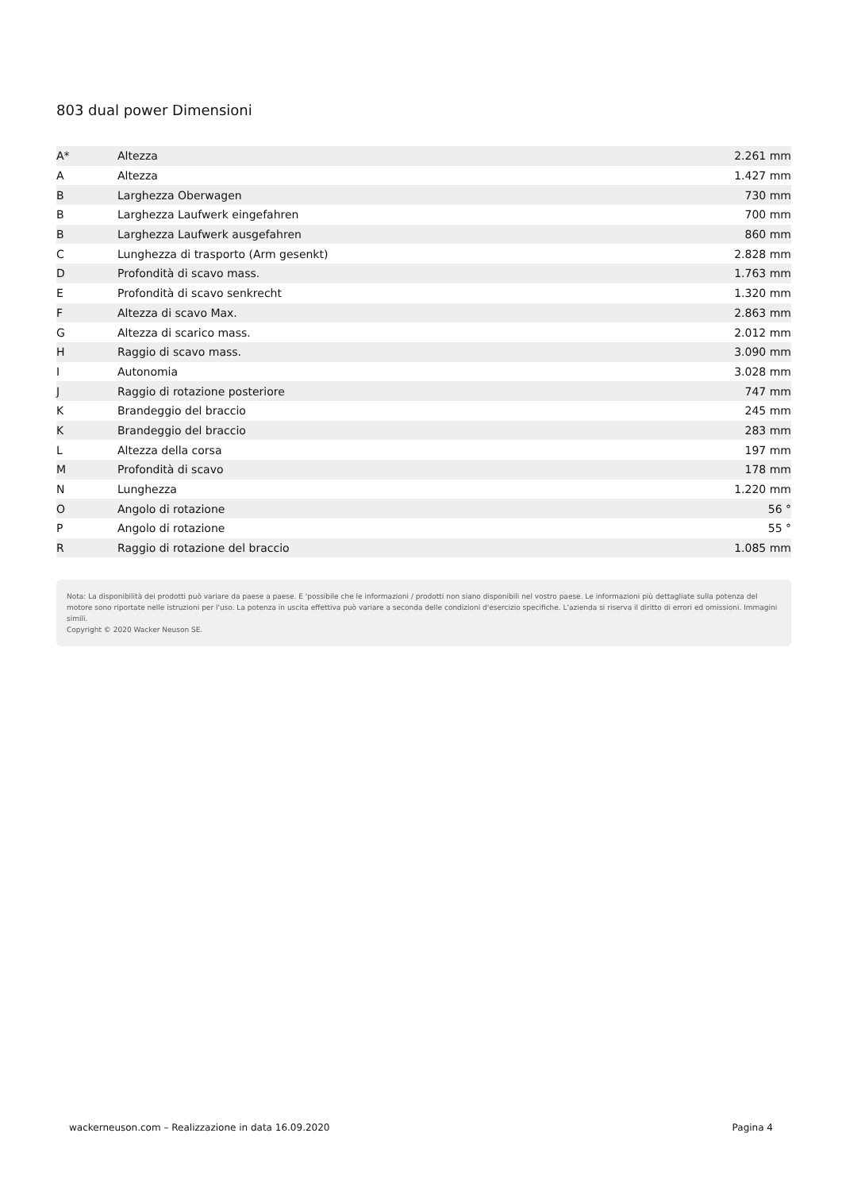803 dual power Dimensioni
| A* | Altezza | 2.261 mm |
| A | Altezza | 1.427 mm |
| B | Larghezza Oberwagen | 730 mm |
| B | Larghezza Laufwerk eingefahren | 700 mm |
| B | Larghezza Laufwerk ausgefahren | 860 mm |
| C | Lunghezza di trasporto (Arm gesenkt) | 2.828 mm |
| D | Profondità di scavo mass. | 1.763 mm |
| E | Profondità di scavo senkrecht | 1.320 mm |
| F | Altezza di scavo Max. | 2.863 mm |
| G | Altezza di scarico mass. | 2.012 mm |
| H | Raggio di scavo mass. | 3.090 mm |
| I | Autonomia | 3.028 mm |
| J | Raggio di rotazione posteriore | 747 mm |
| K | Brandeggio del braccio | 245 mm |
| K | Brandeggio del braccio | 283 mm |
| L | Altezza della corsa | 197 mm |
| M | Profondità di scavo | 178 mm |
| N | Lunghezza | 1.220 mm |
| O | Angolo di rotazione | 56 ° |
| P | Angolo di rotazione | 55 ° |
| R | Raggio di rotazione del braccio | 1.085 mm |
Nota: La disponibilità dei prodotti può variare da paese a paese. E 'possibile che le informazioni / prodotti non siano disponibili nel vostro paese. Le informazioni più dettagliate sulla potenza del motore sono riportate nelle istruzioni per l'uso. La potenza in uscita effettiva può variare a seconda delle condizioni d'esercizio specifiche. L'azienda si riserva il diritto di errori ed omissioni. Immagini simili.
Copyright © 2020 Wacker Neuson SE.
wackerneuson.com – Realizzazione in data 16.09.2020 Pagina 4